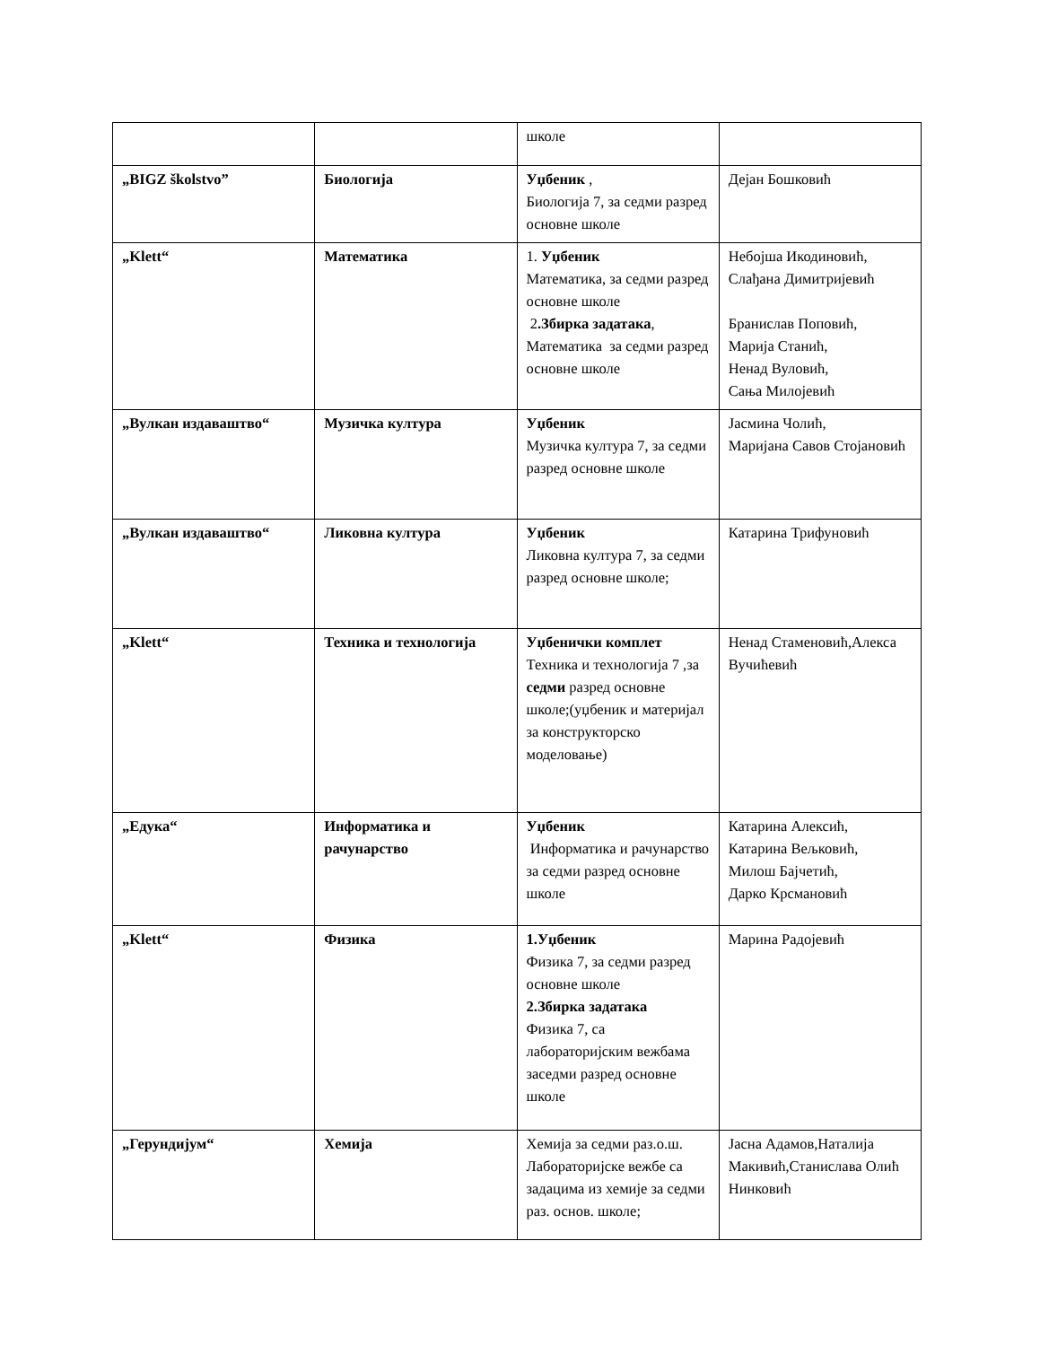| | | школе | |
| „BIGZ školstvo” | Биологија | Уџбеник , Биологија 7, за седми разред основне школе | Дејан Бошковић |
| „Klett“ | Математика | 1. Уџбеник Математика, за седми разред основне школе 2 .Збирка задатака , Математика за седми разред основне школе | Небојша Икодиновић, Слађана Димитријевић Бранислав Поповић, Марија Станић, Ненад Вуловић, Сања Милојевић |
| „Вулкан издаваштво“ | Музичка култура | Уџбеник Музичка култура 7, за седми разред основне школе | Јасмина Чолић, Маријана Савов Стојановић |
| „Вулкан издаваштво“ | Ликовна култура | Уџбеник Ликовна култура 7, за седми разред основне школе; | Катарина Трифуновић |
| „Klett“ | Техника и технологија | Уџбенички комплет Техника и технологија 7 ,за седми разред основне школе;(уџбеник и материјал за конструкторско моделовање) | Ненад Стаменовић,Алекса Вучићевић |
| „Едука“ | Информатика и рачунарство | Уџбеник Информатика и рачунарство за седми разред основне школе | Катарина Алексић, Катарина Вељковић, Милош Бајчетић, Дарко Крсмановић |
| „Klett“ | Физика | 1.Уџбеник Физика 7, за седми разред основне школе 2.Збирка задатака Физика 7, са лабораторијским вежбама заседми разред основне школе | Марина Радојевић |
| „Герундијум“ | Хемија | Хемија за седми раз.о.ш. Лабораторијске вежбе са задацима из хемије за седми раз. основ. школе; | Јасна Адамов,Наталија Макивић,Станислава Олић Нинковић |